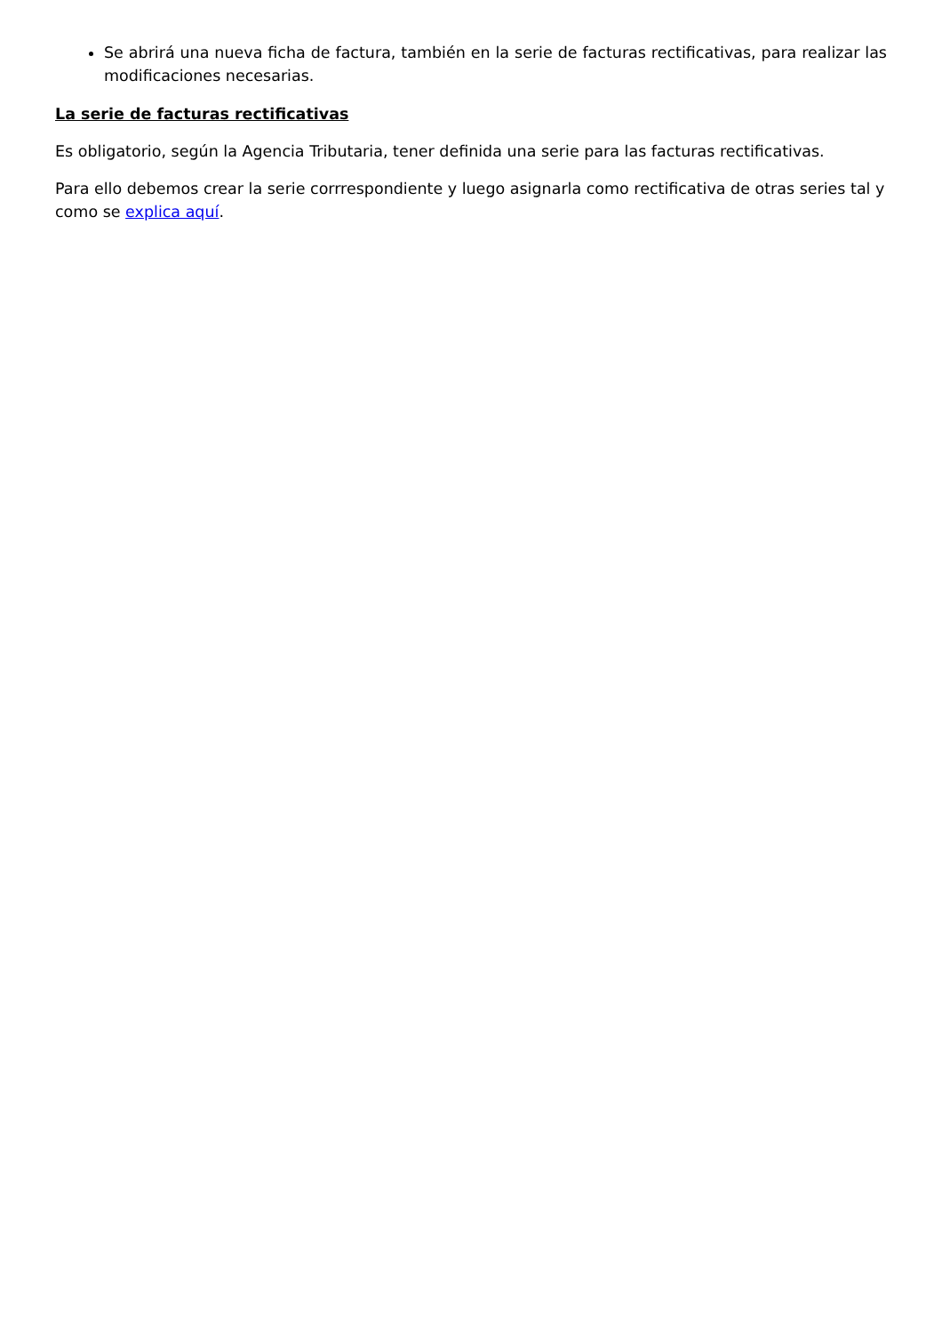Se abrirá una nueva ficha de factura, también en la serie de facturas rectificativas, para realizar las modificaciones necesarias.
La serie de facturas rectificativas
Es obligatorio, según la Agencia Tributaria, tener definida una serie para las facturas rectificativas.
Para ello debemos crear la serie corrrespondiente y luego asignarla como rectificativa de otras series tal y como se explica aquí.